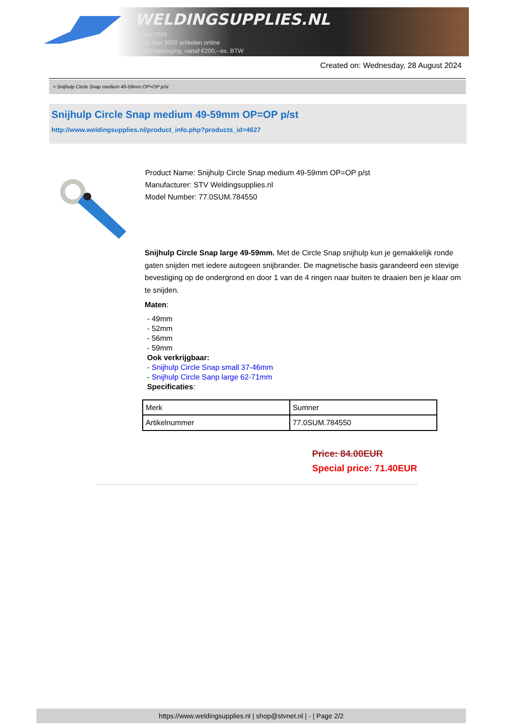WELDINGSUPPLIES.NL
- Sinds 1985
- Méér dan 3000 artikelen online
- Gratis bezorging, vanaf €200,--ex. BTW
Created on: Wednesday, 28 August 2024
> Snijhulp Circle Snap medium 49-59mm OP=OP p/st
Snijhulp Circle Snap medium 49-59mm OP=OP p/st
http://www.weldingsupplies.nl/product_info.php?products_id=4627
Product Name: Snijhulp Circle Snap medium 49-59mm OP=OP p/st
Manufacturer: STV Weldingsupplies.nl
Model Number: 77.0SUM.784550
Snijhulp Circle Snap large 49-59mm. Met de Circle Snap snijhulp kun je gemakkelijk ronde gaten snijden met iedere autogeen snijbrander. De magnetische basis garandeerd een stevige bevestiging op de ondergrond en door 1 van de 4 ringen naar buiten te draaien ben je klaar om te snijden.
Maten:
- 49mm
- 52mm
- 56mm
- 59mm
Ook verkrijgbaar:
- Snijhulp Circle Snap small 37-46mm
- Snijhulp Circle Sanp large 62-71mm
Specificaties:
| Merk | Sumner |
| Artikelnummer | 77.0SUM.784550 |
Price: 84.00EUR
Special price: 71.40EUR
https://www.weldingsupplies.nl | shop@stvnet.nl | - | Page 2/2